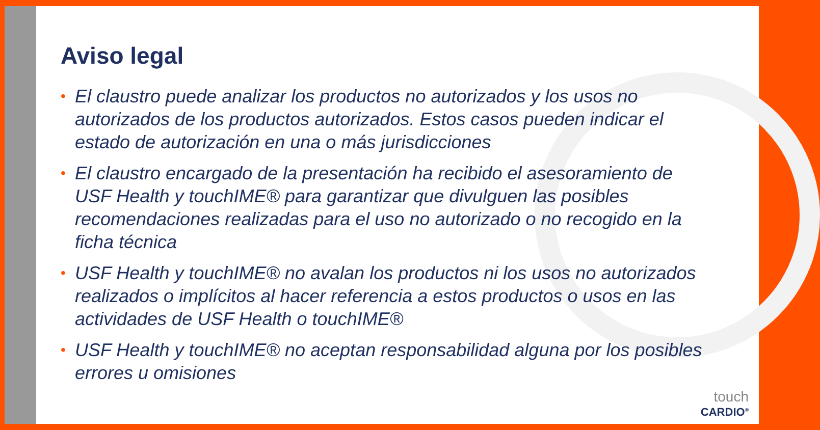Aviso legal
• El claustro puede analizar los productos no autorizados y los usos no autorizados de los productos autorizados. Estos casos pueden indicar el estado de autorización en una o más jurisdicciones
• El claustro encargado de la presentación ha recibido el asesoramiento de USF Health y touchIME® para garantizar que divulguen las posibles recomendaciones realizadas para el uso no autorizado o no recogido en la ficha técnica
• USF Health y touchIME® no avalan los productos ni los usos no autorizados realizados o implícitos al hacer referencia a estos productos o usos en las actividades de USF Health o touchIME®
• USF Health y touchIME® no aceptan responsabilidad alguna por los posibles errores u omisiones
touch
CARDIO<sup>®</sup>